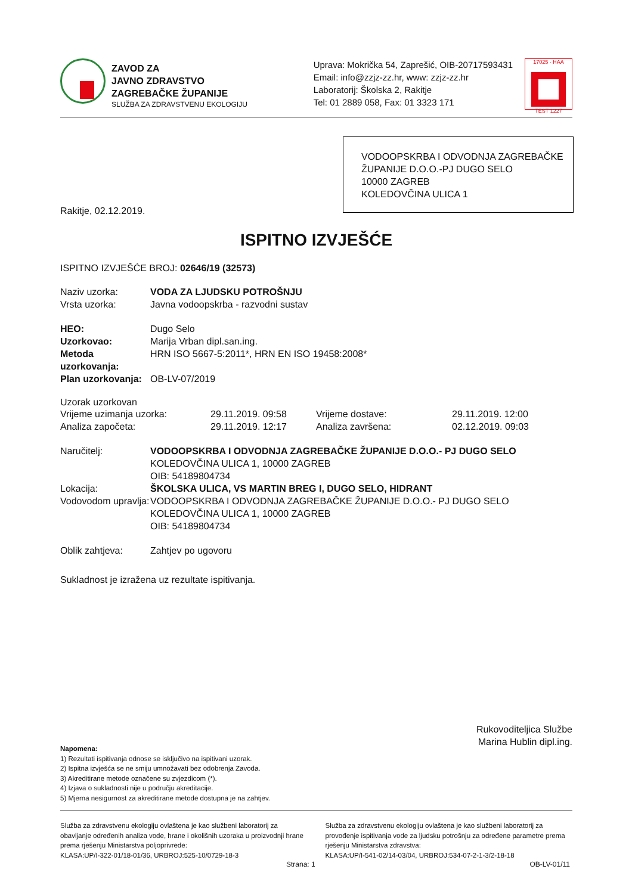ZAVOD ZA
JAVNO ZDRAVSTVO
ZAGREBAČKE ŽUPANIJE
SLUŽBA ZA ZDRAVSTVENU EKOLOGIJU
Uprava: Mokrička 54, Zaprešić, OIB-20717593431
Email: info@zzjz-zz.hr, www: zzjz-zz.hr
Laboratorij: Školska 2, Rakitje
Tel: 01 2889 058, Fax: 01 3323 171
17025 · HAA
TEST 1227
VODOOPSKRBA I ODVODNJA ZAGREBAČKE ŽUPANIJE D.O.O.-PJ DUGO SELO
10000 ZAGREB
KOLEDOVČINA ULICA 1
Rakitje, 02.12.2019.
ISPITNO IZVJEŠĆE
ISPITNO IZVJEŠĆE BROJ: 02646/19 (32573)
Naziv uzorka: VODA ZA LJUDSKU POTROŠNJU
Vrsta uzorka: Javna vodoopskrba - razvodni sustav
HEO: Dugo Selo
Uzorkovao: Marija Vrban dipl.san.ing.
Metoda uzorkovanja: HRN ISO 5667-5:2011*, HRN EN ISO 19458:2008*
Plan uzorkovanja: OB-LV-07/2019
Uzorak uzorkovan
Vrijeme uzimanja uzorka: 29.11.2019. 09:58 Vrijeme dostave: 29.11.2019. 12:00
Analiza započeta: 29.11.2019. 12:17 Analiza završena: 02.12.2019. 09:03
Naručitelj: VODOOPSKRBA I ODVODNJA ZAGREBAČKE ŽUPANIJE D.O.O.- PJ DUGO SELO
KOLEDOVČINA ULICA 1, 10000 ZAGREB
OIB: 54189804734
Lokacija: ŠKOLSKA ULICA, VS MARTIN BREG I, DUGO SELO, HIDRANT
Vodovodom upravlja: VODOOPSKRBA I ODVODNJA ZAGREBAČKE ŽUPANIJE D.O.O.- PJ DUGO SELO
KOLEDOVČINA ULICA 1, 10000 ZAGREB
OIB: 54189804734
Oblik zahtjeva: Zahtjev po ugovoru
Sukladnost je izražena uz rezultate ispitivanja.
Rukovoditeljica Službe
Marina Hublin dipl.ing.
Napomena:
1) Rezultati ispitivanja odnose se isključivo na ispitivani uzorak.
2) Ispitna izvješća se ne smiju umnožavati bez odobrenja Zavoda.
3) Akreditirane metode označene su zvjezdicom (*).
4) Izjava o sukladnosti nije u području akreditacije.
5) Mjerna nesigurnost za akreditirane metode dostupna je na zahtjev.
Služba za zdravstvenu ekologiju ovlaštena je kao službeni laboratorij za obavljanje određenih analiza vode, hrane i okolišnih uzoraka u proizvodnji hrane prema rješenju Ministarstva poljoprivrede:
KLASA:UP/I-322-01/18-01/36, URBROJ:525-10/0729-18-3
Služba za zdravstvenu ekologiju ovlaštena je kao službeni laboratorij za provođenje ispitivanja vode za ljudsku potrošnju za određene parametre prema rješenju Ministarstva zdravstva:
KLASA:UP/I-541-02/14-03/04, URBROJ:534-07-2-1-3/2-18-18
Strana: 1 OB-LV-01/11